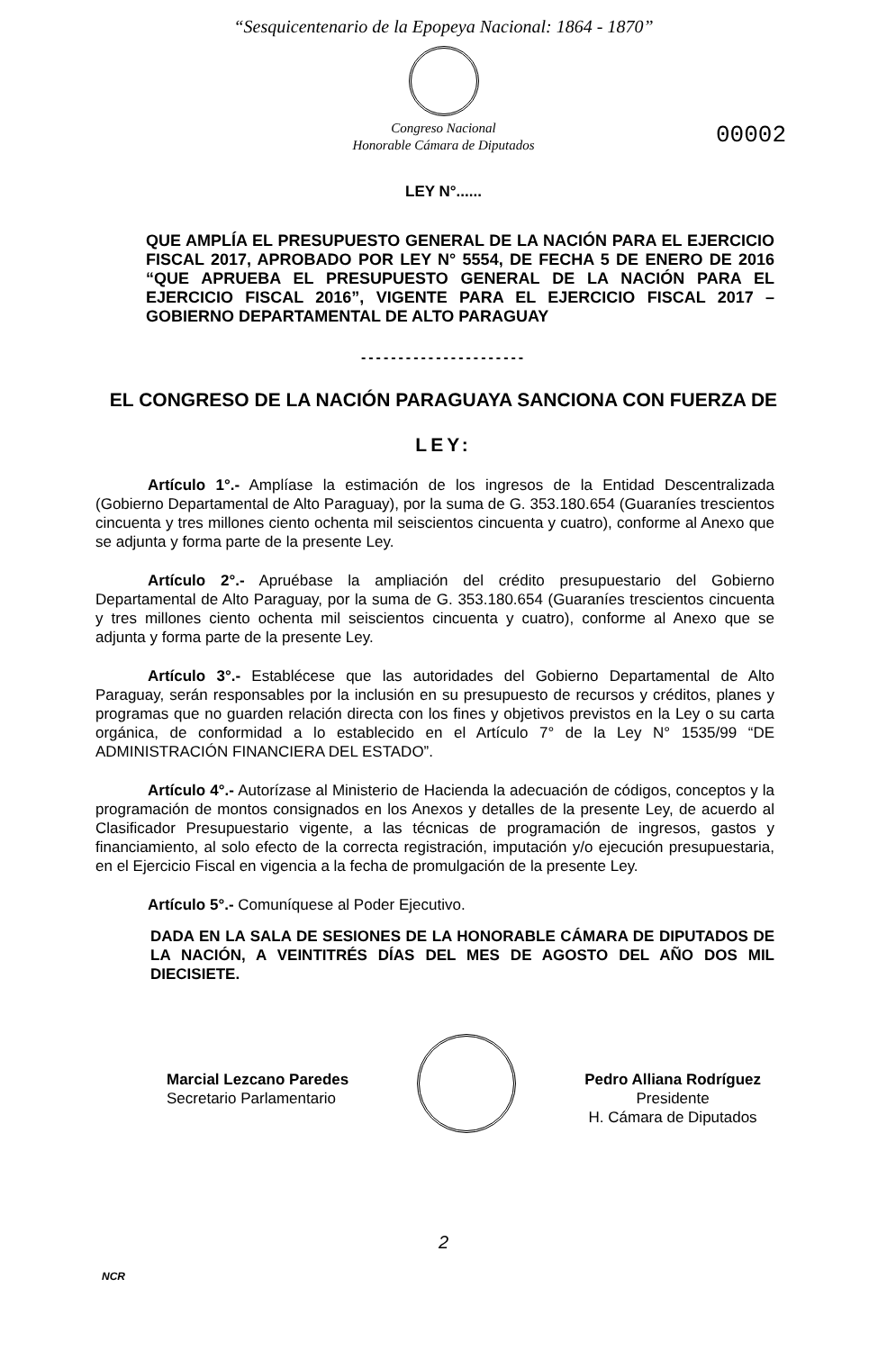“Sesquicentenario de la Epopeya Nacional: 1864 - 1870”
Congreso Nacional
Honorable Cámara de Diputados
00002
LEY N°......
QUE AMPLÍA EL PRESUPUESTO GENERAL DE LA NACIÓN PARA EL EJERCICIO FISCAL 2017, APROBADO POR LEY N° 5554, DE FECHA 5 DE ENERO DE 2016 “QUE APRUEBA EL PRESUPUESTO GENERAL DE LA NACIÓN PARA EL EJERCICIO FISCAL 2016”, VIGENTE PARA EL EJERCICIO FISCAL 2017 – GOBIERNO DEPARTAMENTAL DE ALTO PARAGUAY
----------------------
EL CONGRESO DE LA NACIÓN PARAGUAYA SANCIONA CON FUERZA DE
LEY:
Artículo 1°.- Amplíase la estimación de los ingresos de la Entidad Descentralizada (Gobierno Departamental de Alto Paraguay), por la suma de G. 353.180.654 (Guaraníes trescientos cincuenta y tres millones ciento ochenta mil seiscientos cincuenta y cuatro), conforme al Anexo que se adjunta y forma parte de la presente Ley.
Artículo 2°.- Apruébase la ampliación del crédito presupuestario del Gobierno Departamental de Alto Paraguay, por la suma de G. 353.180.654 (Guaraníes trescientos cincuenta y tres millones ciento ochenta mil seiscientos cincuenta y cuatro), conforme al Anexo que se adjunta y forma parte de la presente Ley.
Artículo 3°.- Establécese que las autoridades del Gobierno Departamental de Alto Paraguay, serán responsables por la inclusión en su presupuesto de recursos y créditos, planes y programas que no guarden relación directa con los fines y objetivos previstos en la Ley o su carta orgánica, de conformidad a lo establecido en el Artículo 7° de la Ley N° 1535/99 “DE ADMINISTRACIÓN FINANCIERA DEL ESTADO”.
Artículo 4°.- Autorízase al Ministerio de Hacienda la adecuación de códigos, conceptos y la programación de montos consignados en los Anexos y detalles de la presente Ley, de acuerdo al Clasificador Presupuestario vigente, a las técnicas de programación de ingresos, gastos y financiamiento, al solo efecto de la correcta registración, imputación y/o ejecución presupuestaria, en el Ejercicio Fiscal en vigencia a la fecha de promulgación de la presente Ley.
Artículo 5°.- Comuníquese al Poder Ejecutivo.
DADA EN LA SALA DE SESIONES DE LA HONORABLE CÁMARA DE DIPUTADOS DE LA NACIÓN, A VEINTITRÉS DÍAS DEL MES DE AGOSTO DEL AÑO DOS MIL DIECISIETE.
Marcial Lezcano Paredes
Secretario Parlamentario
Pedro Alliana Rodríguez
Presidente
H. Cámara de Diputados
2
NCR